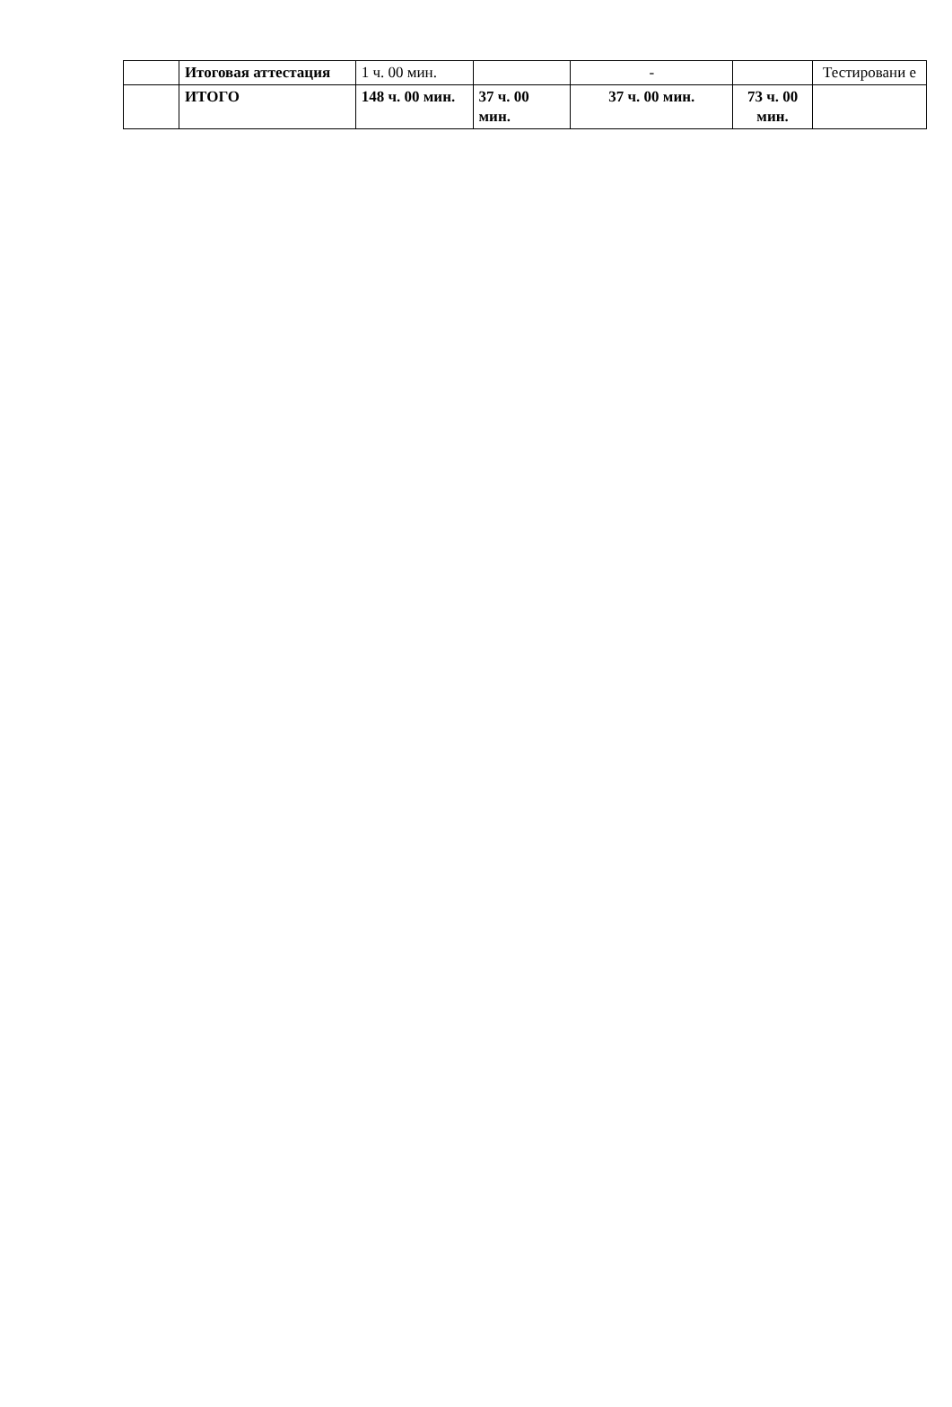| | Итоговая аттестация | 1 ч. 00 мин. | | - | | Тестировани е |
| | ИТОГО | 148 ч. 00 мин. | 37 ч. 00 мин. | 37 ч. 00 мин. | 73 ч. 00 мин. | |